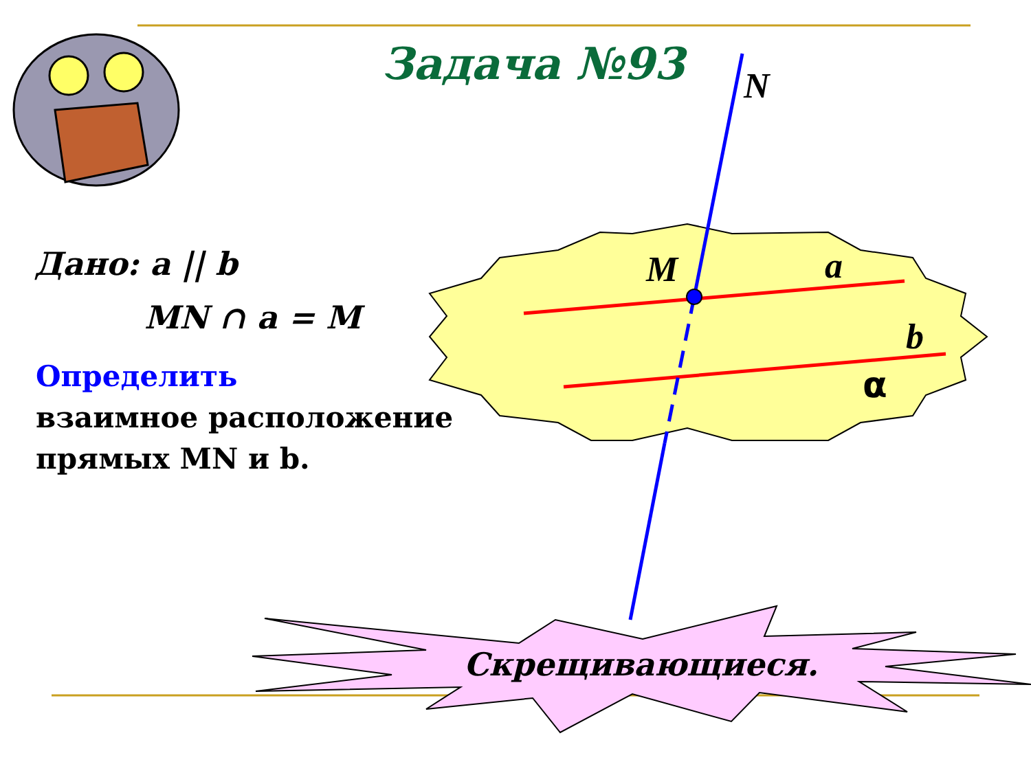Задача №93
Дано: a || b
MN ∩ a = M
Определить
взаимное расположение
прямых MN и b.
N
M a
b
α
Скрещивающиеся.